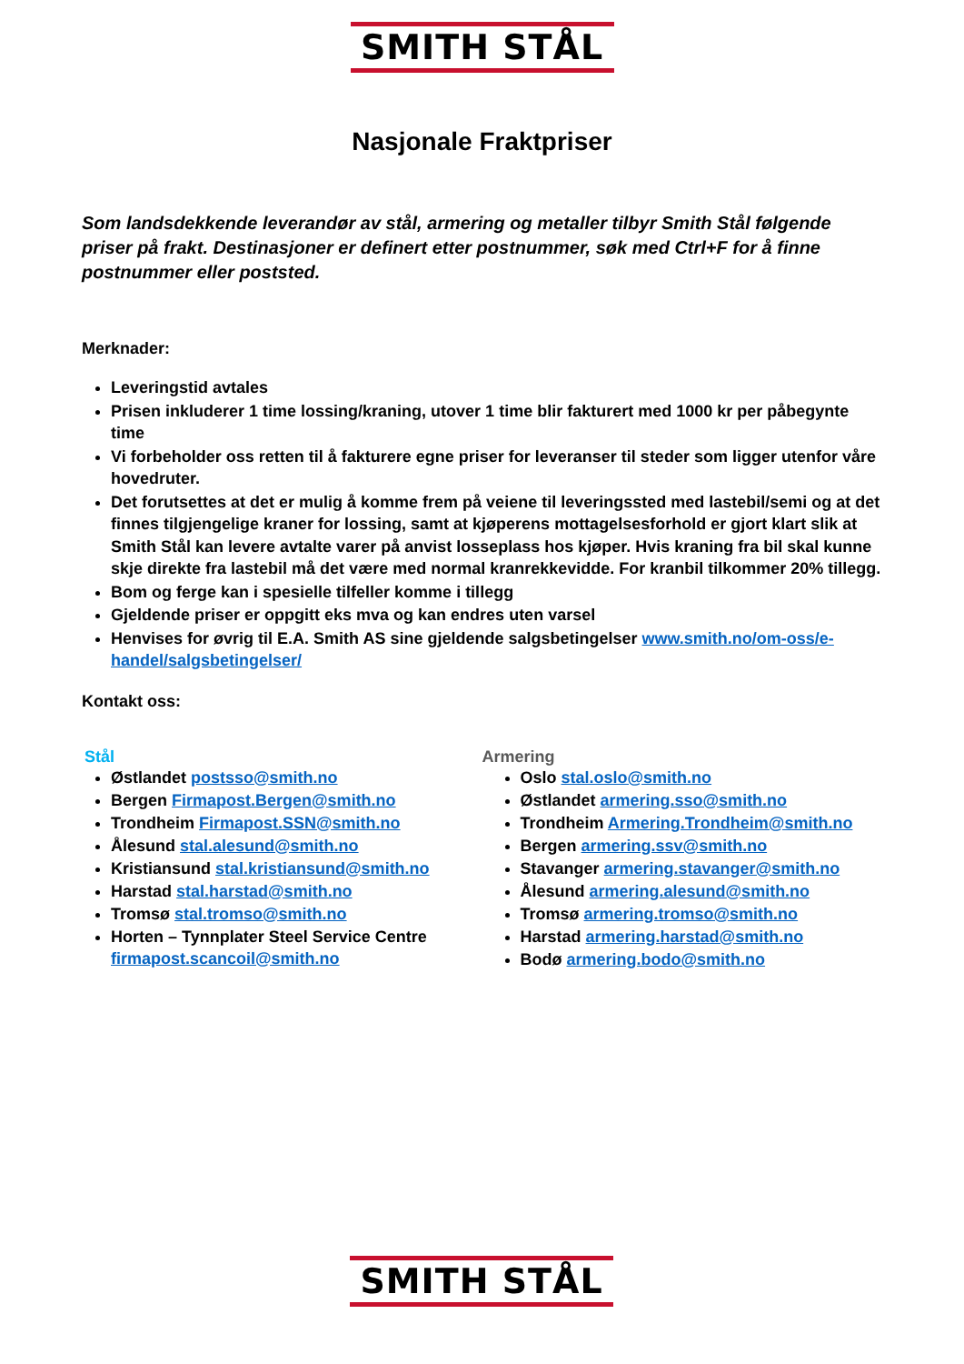SMITH STÅL
Nasjonale Fraktpriser
Som landsdekkende leverandør av stål, armering og metaller tilbyr Smith Stål følgende priser på frakt. Destinasjoner er definert etter postnummer, søk med Ctrl+F for å finne postnummer eller poststed.
Merknader:
Leveringstid avtales
Prisen inkluderer 1 time lossing/kraning, utover 1 time blir fakturert med 1000 kr per påbegynte time
Vi forbeholder oss retten til å fakturere egne priser for leveranser til steder som ligger utenfor våre hovedruter.
Det forutsettes at det er mulig å komme frem på veiene til leveringssted med lastebil/semi og at det finnes tilgjengelige kraner for lossing, samt at kjøperens mottagelsesforhold er gjort klart slik at Smith Stål kan levere avtalte varer på anvist losseplass hos kjøper. Hvis kraning fra bil skal kunne skje direkte fra lastebil må det være med normal kranrekkevidde. For kranbil tilkommer 20% tillegg.
Bom og ferge kan i spesielle tilfeller komme i tillegg
Gjeldende priser er oppgitt eks mva og kan endres uten varsel
Henvises for øvrig til E.A. Smith AS sine gjeldende salgsbetingelser www.smith.no/om-oss/e-handel/salgsbetingelser/
Kontakt oss:
Stål
Østlandet postsso@smith.no
Bergen Firmapost.Bergen@smith.no
Trondheim Firmapost.SSN@smith.no
Ålesund stal.alesund@smith.no
Kristiansund stal.kristiansund@smith.no
Harstad stal.harstad@smith.no
Tromsø stal.tromso@smith.no
Horten – Tynnplater Steel Service Centre firmapost.scancoil@smith.no
Armering
Oslo stal.oslo@smith.no
Østlandet armering.sso@smith.no
Trondheim Armering.Trondheim@smith.no
Bergen armering.ssv@smith.no
Stavanger armering.stavanger@smith.no
Ålesund armering.alesund@smith.no
Tromsø armering.tromso@smith.no
Harstad armering.harstad@smith.no
Bodø armering.bodo@smith.no
SMITH STÅL